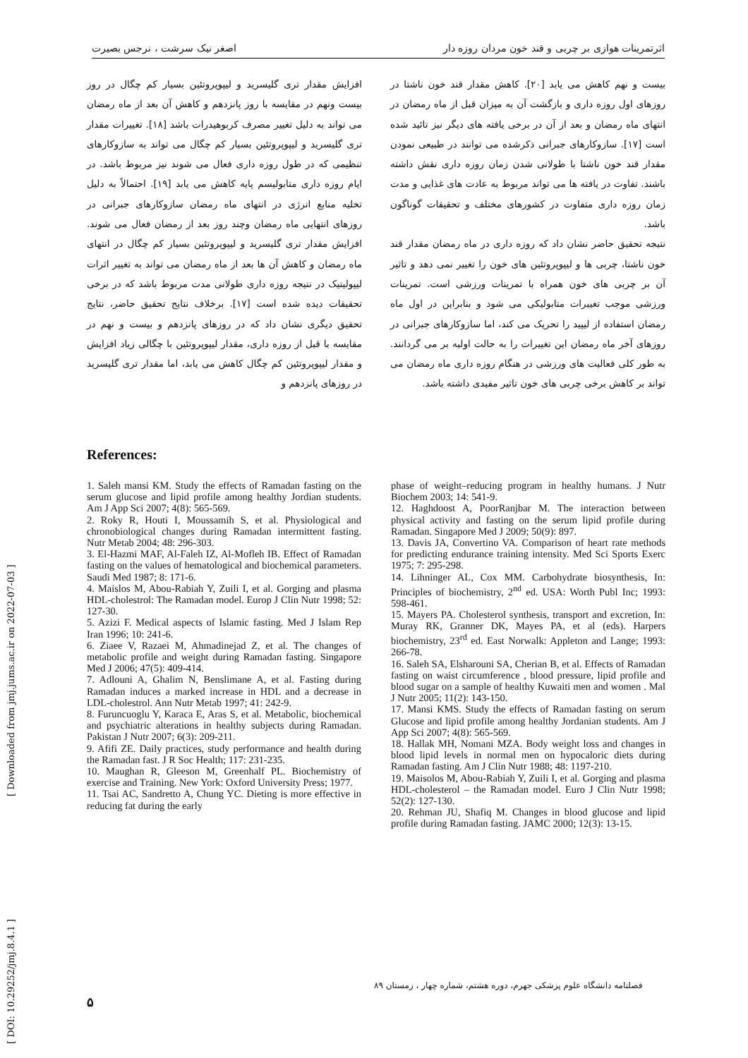اثرتمرینات هوازی بر چربی و قند خون مردان روزه دار اصغر نیک سرشت ، نرجس بصیرت
افزایش مقدار تری گلیسرید و لیپوپروتئین بسیار کم چگال در روز بیست ونهم در مقایسه با روز پانزدهم و کاهش آن بعد از ماه رمضان می تواند به دلیل تغییر مصرف کربوهیدرات باشد [۱۸]. تغییرات مقدار تری گلیسرید و لیپوپروتئین بسیار کم چگال می تواند به سازوکارهای تنظیمی که در طول روزه داری فعال می شوند نیز مربوط باشد. در ایام روزه داری متابولیسم پایه کاهش می یابد [۱۹]. احتمالاً به دلیل تخلیه منابع انرژی در انتهای ماه رمضان سازوکارهای جبرانی در روزهای انتهایی ماه رمضان وچند روز بعد از رمضان فعال می شوند. افزایش مقدار تری گلیسرید و لیپوپروتئین بسیار کم چگال در انتهای ماه رمضان و کاهش آن ها بعد از ماه رمضان می تواند به تغییر اثرات لیپولیتیک در نتیجه روزه داری طولانی مدت مربوط باشد که در برخی تحقیقات دیده شده است [۱۷]. برخلاف نتایج تحقیق حاضر، نتایج تحقیق دیگری نشان داد که در روزهای پانزدهم و بیست و نهم در مقایسه با قبل از روزه داری، مقدار لیپوپروتئین با چگالی زیاد افزایش و مقدار لیپوپروتئین کم چگال کاهش می یابد، اما مقدار تری گلیسرید در روزهای پانزدهم و
بیست و نهم کاهش می یابد [۲۰]. کاهش مقدار قند خون ناشتا در روزهای اول روزه داری و بازگشت آن به میزان قبل از ماه رمضان در انتهای ماه رمضان و بعد از آن در برخی یافته های دیگر نیز تائید شده است [۱۷]. سازوکارهای جبرانی ذکرشده می توانند در طبیعی نمودن مقدار قند خون ناشتا با طولانی شدن زمان روزه داری نقش داشته باشند. تفاوت در یافته ها می تواند مربوط به عادت های غذایی و مدت زمان روزه داری متفاوت در کشورهای مختلف و تحقیقات گوناگون باشد.
نتیجه تحقیق حاضر نشان داد که روزه داری در ماه رمضان مقدار قند خون ناشتا، چربی ها و لیپوپروتئین های خون را تغییر نمی دهد و تاثیر آن بر چربی های خون همراه با تمرینات ورزشی است. تمرینات ورزشی موجب تغییرات متابولیکی می شود و بنابراین در اول ماه رمضان استفاده از لیپید را تحریک می کند، اما سازوکارهای جبرانی در روزهای آخر ماه رمضان این تغییرات را به حالت اولیه بر می گردانند. به طور کلی فعالیت های ورزشی در هنگام روزه داری ماه رمضان می تواند بر کاهش برخی چربی های خون تاثیر مفیدی داشته باشد.
References:
1. Saleh mansi KM. Study the effects of Ramadan fasting on the serum glucose and lipid profile among healthy Jordian students. Am J App Sci 2007; 4(8): 565-569.
2. Roky R, Houti I, Moussamih S, et al. Physiological and chronobiological changes during Ramadan intermittent fasting. Nutr Metab 2004; 48: 296-303.
3. El-Hazmi MAF, Al-Faleh IZ, Al-Mofleh IB. Effect of Ramadan fasting on the values of hematological and biochemical parameters. Saudi Med 1987; 8: 171-6.
4. Maislos M, Abou-Rabiah Y, Zuili I, et al. Gorging and plasma HDL-cholestrol: The Ramadan model. Europ J Clin Nutr 1998; 52: 127-30.
5. Azizi F. Medical aspects of Islamic fasting. Med J Islam Rep Iran 1996; 10: 241-6.
6. Ziaee V, Razaei M, Ahmadinejad Z, et al. The changes of metabolic profile and weight during Ramadan fasting. Singapore Med J 2006; 47(5): 409-414.
7. Adlouni A, Ghalim N, Benslimane A, et al. Fasting during Ramadan induces a marked increase in HDL and a decrease in LDL-cholestrol. Ann Nutr Metab 1997; 41: 242-9.
8. Furuncuoglu Y, Karaca E, Aras S, et al. Metabolic, biochemical and psychiatric alterations in healthy subjects during Ramadan. Pakistan J Nutr 2007; 6(3): 209-211.
9. Afifi ZE. Daily practices, study performance and health during the Ramadan fast. J R Soc Health; 117: 231-235.
10. Maughan R, Gleeson M, Greenhalf PL. Biochemistry of exercise and Training. New York: Oxford University Press; 1977.
11. Tsai AC, Sandretto A, Chung YC. Dieting is more effective in reducing fat during the early
phase of weight–reducing program in healthy humans. J Nutr Biochem 2003; 14: 541-9.
12. Haghdoost A, PoorRanjbar M. The interaction between physical activity and fasting on the serum lipid profile during Ramadan. Singapore Med J 2009; 50(9): 897.
13. Davis JA, Convertino VA. Comparison of heart rate methods for predicting endurance training intensity. Med Sci Sports Exerc 1975; 7: 295-298.
14. Lihninger AL, Cox MM. Carbohydrate biosynthesis, In: Principles of biochemistry, 2<sup>nd</sup> ed. USA: Worth Publ Inc; 1993: 598-461.
15. Mayers PA. Cholesterol synthesis, transport and excretion, In: Muray RK, Granner DK, Mayes PA, et al (eds). Harpers biochemistry, 23<sup>rd</sup> ed. East Norwalk: Appleton and Lange; 1993: 266-78.
16. Saleh SA, Elsharouni SA, Cherian B, et al. Effects of Ramadan fasting on waist circumference , blood pressure, lipid profile and blood sugar on a sample of healthy Kuwaiti men and women . Mal J Nutr 2005; 11(2): 143-150.
17. Mansi KMS. Study the effects of Ramadan fasting on serum Glucose and lipid profile among healthy Jordanian students. Am J App Sci 2007; 4(8): 565-569.
18. Hallak MH, Nomani MZA. Body weight loss and changes in blood lipid levels in normal men on hypocaloric diets during Ramadan fasting. Am J Clin Nutr 1988; 48: 1197-210.
19. Maisolos M, Abou-Rabiah Y, Zuili I, et al. Gorging and plasma HDL-cholesterol – the Ramadan model. Euro J Clin Nutr 1998; 52(2): 127-130.
20. Rehman JU, Shafiq M. Changes in blood glucose and lipid profile during Ramadan fasting. JAMC 2000; 12(3): 13-15.
فصلنامه دانشگاه علوم پزشکی جهرم، دوره هشتم، شماره چهار ، زمستان ۸۹
۵
[ DOI: 10.29252/jmj.8.4.1 ] [ Downloaded from jmj.jums.ac.ir on 2022-07-03 ]